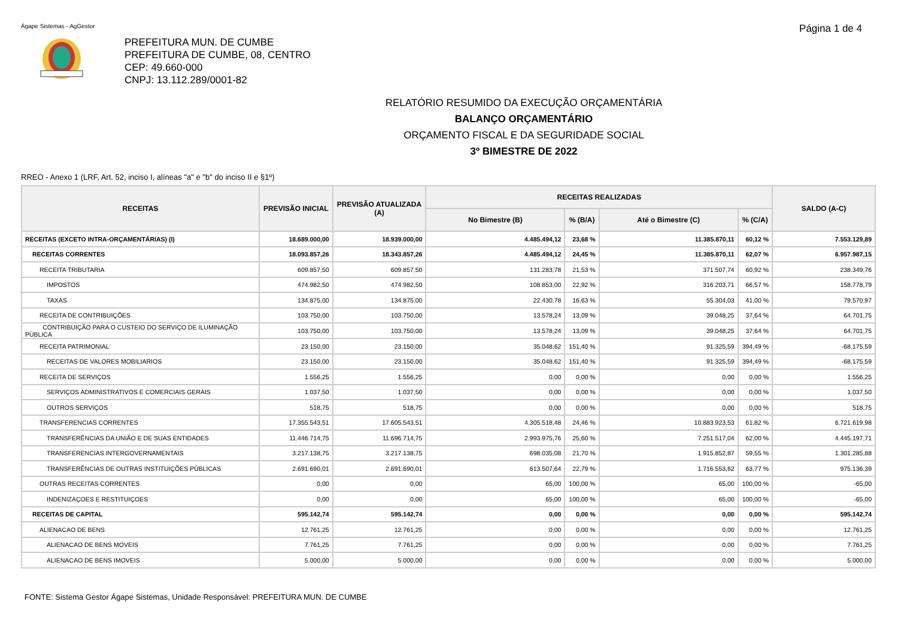Ágape Sistemas - AgGestor Página 1 de 4
PREFEITURA MUN. DE CUMBE
PREFEITURA DE CUMBE, 08, CENTRO
CEP: 49.660-000
CNPJ: 13.112.289/0001-82
RELATÓRIO RESUMIDO DA EXECUÇÃO ORÇAMENTÁRIA
BALANÇO ORÇAMENTÁRIO
ORÇAMENTO FISCAL E DA SEGURIDADE SOCIAL
3º BIMESTRE DE 2022
RREO - Anexo 1 (LRF, Art. 52, inciso I, alíneas "a" e "b" do inciso II e §1º)
| RECEITAS | PREVISÃO INICIAL | PREVISÃO ATUALIZADA (A) | RECEITAS REALIZADAS | | | | SALDO (A-C) |
| --- | --- | --- | --- | --- | --- | --- | --- |
| | | | No Bimestre (B) | % (B/A) | Até o Bimestre (C) | % (C/A) | |
| RECEITAS (EXCETO INTRA-ORÇAMENTÁRIAS) (I) | 18.689.000,00 | 18.939.000,00 | 4.485.494,12 | 23,68 % | 11.385.870,11 | 60,12 % | 7.553.129,89 |
| RECEITAS CORRENTES | 18.093.857,26 | 18.343.857,26 | 4.485.494,12 | 24,45 % | 11.385.870,11 | 62,07 % | 6.957.987,15 |
| RECEITA TRIBUTARIA | 609.857,50 | 609.857,50 | 131.283,78 | 21,53 % | 371.507,74 | 60,92 % | 238.349,76 |
| IMPOSTOS | 474.982,50 | 474.982,50 | 108.853,00 | 22,92 % | 316.203,71 | 66,57 % | 158.778,79 |
| TAXAS | 134.875,00 | 134.875,00 | 22.430,78 | 16,63 % | 55.304,03 | 41,00 % | 79.570,97 |
| RECEITA DE CONTRIBUIÇÕES | 103.750,00 | 103.750,00 | 13.578,24 | 13,09 % | 39.048,25 | 37,64 % | 64.701,75 |
| CONTRIBUIÇÃO PARA O CUSTEIO DO SERVIÇO DE ILUMINAÇÃO PÚBLICA | 103.750,00 | 103.750,00 | 13.578,24 | 13,09 % | 39.048,25 | 37,64 % | 64.701,75 |
| RECEITA PATRIMONIAL | 23.150,00 | 23.150,00 | 35.048,62 | 151,40 % | 91.325,59 | 394,49 % | -68.175,59 |
| RECEITAS DE VALORES MOBILIARIOS | 23.150,00 | 23.150,00 | 35.048,62 | 151,40 % | 91.325,59 | 394,49 % | -68.175,59 |
| RECEITA DE SERVIÇOS | 1.556,25 | 1.556,25 | 0,00 | 0,00 % | 0,00 | 0,00 % | 1.556,25 |
| SERVIÇOS ADMINISTRATIVOS E COMERCIAIS GERAIS | 1.037,50 | 1.037,50 | 0,00 | 0,00 % | 0,00 | 0,00 % | 1.037,50 |
| OUTROS SERVIÇOS | 518,75 | 518,75 | 0,00 | 0,00 % | 0,00 | 0,00 % | 518,75 |
| TRANSFERENCIAS CORRENTES | 17.355.543,51 | 17.605.543,51 | 4.305.518,48 | 24,46 % | 10.883.923,53 | 61,82 % | 6.721.619,98 |
| TRANSFERÊNCIAS DA UNIÃO E DE SUAS ENTIDADES | 11.446.714,75 | 11.696.714,75 | 2.993.975,76 | 25,60 % | 7.251.517,04 | 62,00 % | 4.445.197,71 |
| TRANSFERENCIAS INTERGOVERNAMENTAIS | 3.217.138,75 | 3.217.138,75 | 698.035,08 | 21,70 % | 1.915.852,87 | 59,55 % | 1.301.285,88 |
| TRANSFERÊNCIAS DE OUTRAS INSTITUIÇÕES PÚBLICAS | 2.691.690,01 | 2.691.690,01 | 613.507,64 | 22,79 % | 1.716.553,62 | 63,77 % | 975.136,39 |
| OUTRAS RECEITAS CORRENTES | 0,00 | 0,00 | 65,00 | 100,00 % | 65,00 | 100,00 % | -65,00 |
| INDENIZAÇOES E RESTITUIÇOES | 0,00 | 0,00 | 65,00 | 100,00 % | 65,00 | 100,00 % | -65,00 |
| RECEITAS DE CAPITAL | 595.142,74 | 595.142,74 | 0,00 | 0,00 % | 0,00 | 0,00 % | 595.142,74 |
| ALIENACAO DE BENS | 12.761,25 | 12.761,25 | 0,00 | 0,00 % | 0,00 | 0,00 % | 12.761,25 |
| ALIENACAO DE BENS MOVEIS | 7.761,25 | 7.761,25 | 0,00 | 0,00 % | 0,00 | 0,00 % | 7.761,25 |
| ALIENACAO DE BENS IMOVEIS | 5.000,00 | 5.000,00 | 0,00 | 0,00 % | 0,00 | 0,00 % | 5.000,00 |
FONTE: Sistema Gestor Ágape Sistemas, Unidade Responsável: PREFEITURA MUN. DE CUMBE